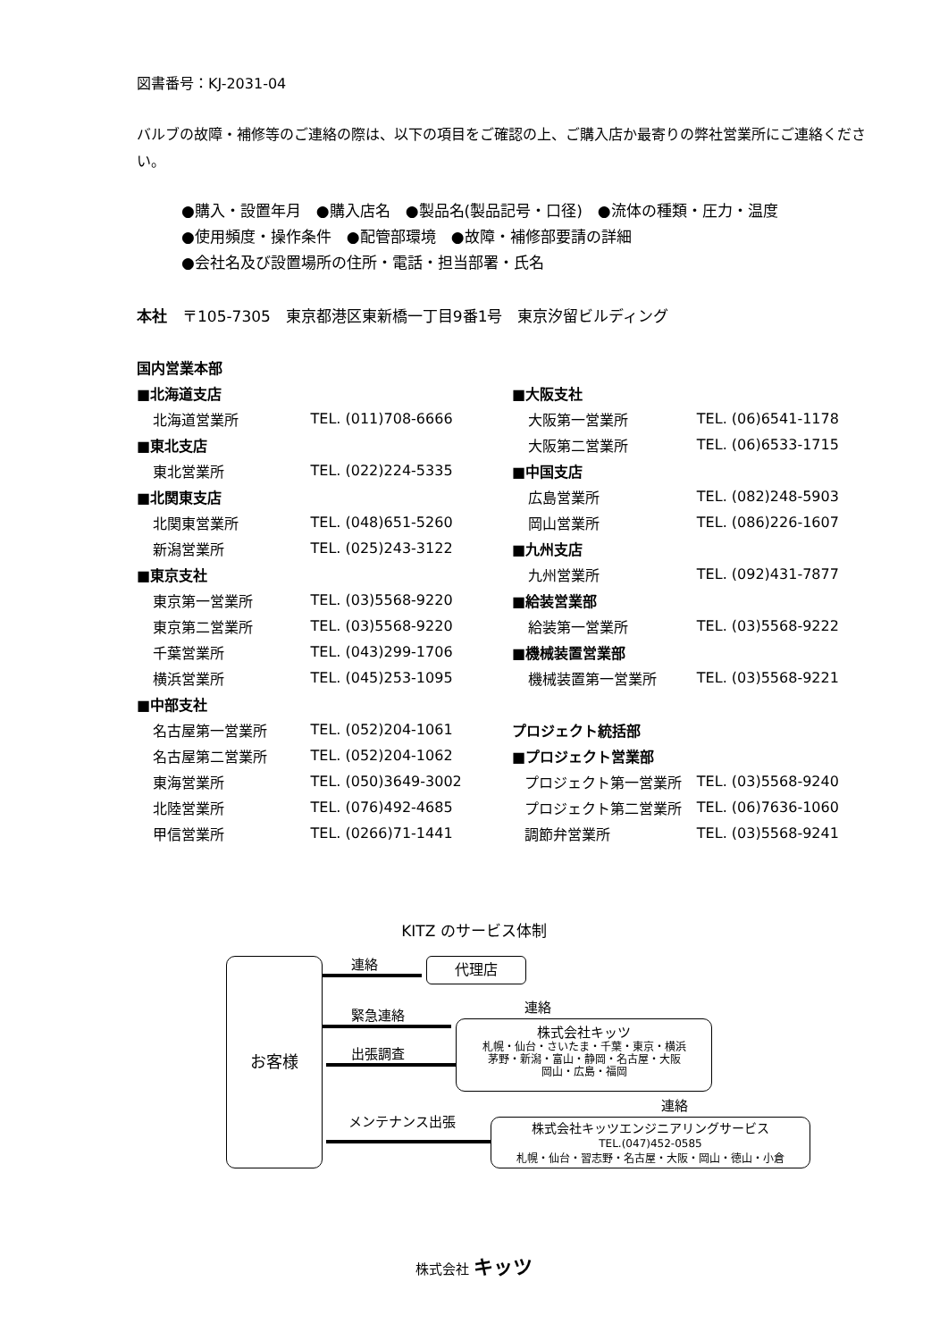図書番号：KJ-2031-04
バルブの故障・補修等のご連絡の際は、以下の項目をご確認の上、ご購入店か最寄りの弊社営業所にご連絡ください。
●購入・設置年月　●購入店名　●製品名(製品記号・口径)　●流体の種類・圧力・温度
●使用頻度・操作条件　●配管部環境　●故障・補修部要請の詳細
●会社名及び設置場所の住所・電話・担当部署・氏名
本社　〒105-7305　東京都港区東新橋一丁目9番1号　東京汐留ビルディング
| 国内営業本部 | |
| ■北海道支店 | |
| 北海道営業所 | TEL. (011)708-6666 |
| ■東北支店 | |
| 東北営業所 | TEL. (022)224-5335 |
| ■北関東支店 | |
| 北関東営業所 | TEL. (048)651-5260 |
| 新潟営業所 | TEL. (025)243-3122 |
| ■東京支社 | |
| 東京第一営業所 | TEL. (03)5568-9220 |
| 東京第二営業所 | TEL. (03)5568-9220 |
| 千葉営業所 | TEL. (043)299-1706 |
| 横浜営業所 | TEL. (045)253-1095 |
| ■中部支社 | |
| 名古屋第一営業所 | TEL. (052)204-1061 |
| 名古屋第二営業所 | TEL. (052)204-1062 |
| 東海営業所 | TEL. (050)3649-3002 |
| 北陸営業所 | TEL. (076)492-4685 |
| 甲信営業所 | TEL. (0266)71-1441 |
| ■大阪支社 | |
| 大阪第一営業所 | TEL. (06)6541-1178 |
| 大阪第二営業所 | TEL. (06)6533-1715 |
| ■中国支店 | |
| 広島営業所 | TEL. (082)248-5903 |
| 岡山営業所 | TEL. (086)226-1607 |
| ■九州支店 | |
| 九州営業所 | TEL. (092)431-7877 |
| ■給装営業部 | |
| 給装第一営業所 | TEL. (03)5568-9222 |
| ■機械装置営業部 | |
| 機械装置第一営業所 | TEL. (03)5568-9221 |
| プロジェクト統括部 | |
| ■プロジェクト営業部 | |
| プロジェクト第一営業所 | TEL. (03)5568-9240 |
| プロジェクト第二営業所 | TEL. (06)7636-1060 |
| 調節弁営業所 | TEL. (03)5568-9241 |
KITZ のサービス体制
お客様 代理店
株式会社キッツ
札幌・仙台・さいたま・千葉・東京・横浜
茅野・新潟・富山・静岡・名古屋・大阪
岡山・広島・福岡
株式会社キッツエンジニアリングサービス
TEL.(047)452-0585
札幌・仙台・習志野・名古屋・大阪・岡山・徳山・小倉
連絡
連絡
緊急連絡
出張調査
連絡
メンテナンス出張
株式会社 キッツ